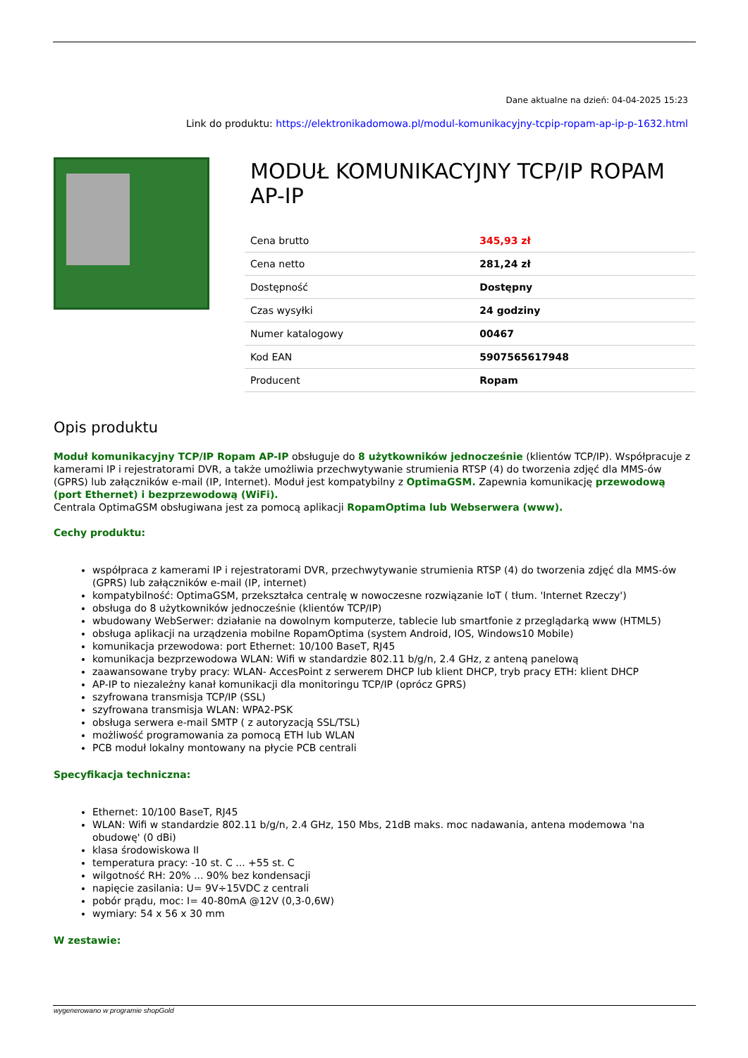Dane aktualne na dzień: 04-04-2025 15:23
Link do produktu: https://elektronikadomowa.pl/modul-komunikacyjny-tcpip-ropam-ap-ip-p-1632.html
MODUŁ KOMUNIKACYJNY TCP/IP ROPAM AP-IP
| Cena brutto | 345,93 zł |
| Cena netto | 281,24 zł |
| Dostępność | Dostępny |
| Czas wysyłki | 24 godziny |
| Numer katalogowy | 00467 |
| Kod EAN | 5907565617948 |
| Producent | Ropam |
Opis produktu
Moduł komunikacyjny TCP/IP Ropam AP-IP obsługuje do 8 użytkowników jednocześnie (klientów TCP/IP). Współpracuje z kamerami IP i rejestratorami DVR, a także umożliwia przechwytywanie strumienia RTSP (4) do tworzenia zdjęć dla MMS-ów (GPRS) lub załączników e-mail (IP, Internet). Moduł jest kompatybilny z OptimaGSM. Zapewnia komunikację przewodową (port Ethernet) i bezprzewodową (WiFi).
Centrala OptimaGSM obsługiwana jest za pomocą aplikacji RopamOptima lub Webserwera (www).
Cechy produktu:
współpraca z kamerami IP i rejestratorami DVR, przechwytywanie strumienia RTSP (4) do tworzenia zdjęć dla MMS-ów (GPRS) lub załączników e-mail (IP, internet)
kompatybilność: OptimaGSM, przekształca centralę w nowoczesne rozwiązanie IoT ( tłum. 'Internet Rzeczy')
obsługa do 8 użytkowników jednocześnie (klientów TCP/IP)
wbudowany WebSerwer: działanie na dowolnym komputerze, tablecie lub smartfonie z przeglądarką www (HTML5)
obsługa aplikacji na urządzenia mobilne RopamOptima (system Android, IOS, Windows10 Mobile)
komunikacja przewodowa: port Ethernet: 10/100 BaseT, RJ45
komunikacja bezprzewodowa WLAN: Wifi w standardzie 802.11 b/g/n, 2.4 GHz, z anteną panelową
zaawansowane tryby pracy: WLAN- AccesPoint z serwerem DHCP lub klient DHCP, tryb pracy ETH: klient DHCP
AP-IP to niezależny kanał komunikacji dla monitoringu TCP/IP (oprócz GPRS)
szyfrowana transmisja TCP/IP (SSL)
szyfrowana transmisja WLAN: WPA2-PSK
obsługa serwera e-mail SMTP ( z autoryzacją SSL/TSL)
możliwość programowania za pomocą ETH lub WLAN
PCB moduł lokalny montowany na płycie PCB centrali
Specyfikacja techniczna:
Ethernet: 10/100 BaseT, RJ45
WLAN: Wifi w standardzie 802.11 b/g/n, 2.4 GHz, 150 Mbs, 21dB maks. moc nadawania, antena modemowa 'na obudowę' (0 dBi)
klasa środowiskowa II
temperatura pracy: -10 st. C ... +55 st. C
wilgotność RH: 20% ... 90% bez kondensacji
napięcie zasilania: U= 9V÷15VDC z centrali
pobór prądu, moc: I= 40-80mA @12V (0,3-0,6W)
wymiary: 54 x 56 x 30 mm
W zestawie:
wygenerowano w programie shopGold